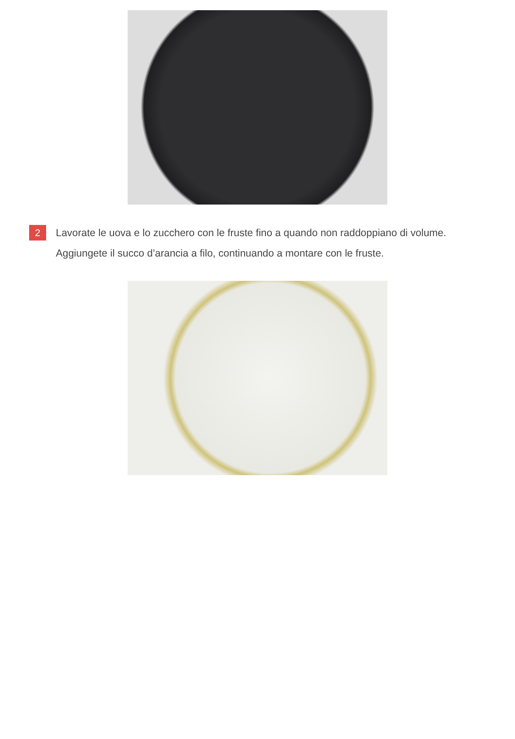2
Lavorate le uova e lo zucchero con le fruste fino a quando non raddoppiano di volume. Aggiungete il succo d’arancia a filo, continuando a montare con le fruste.